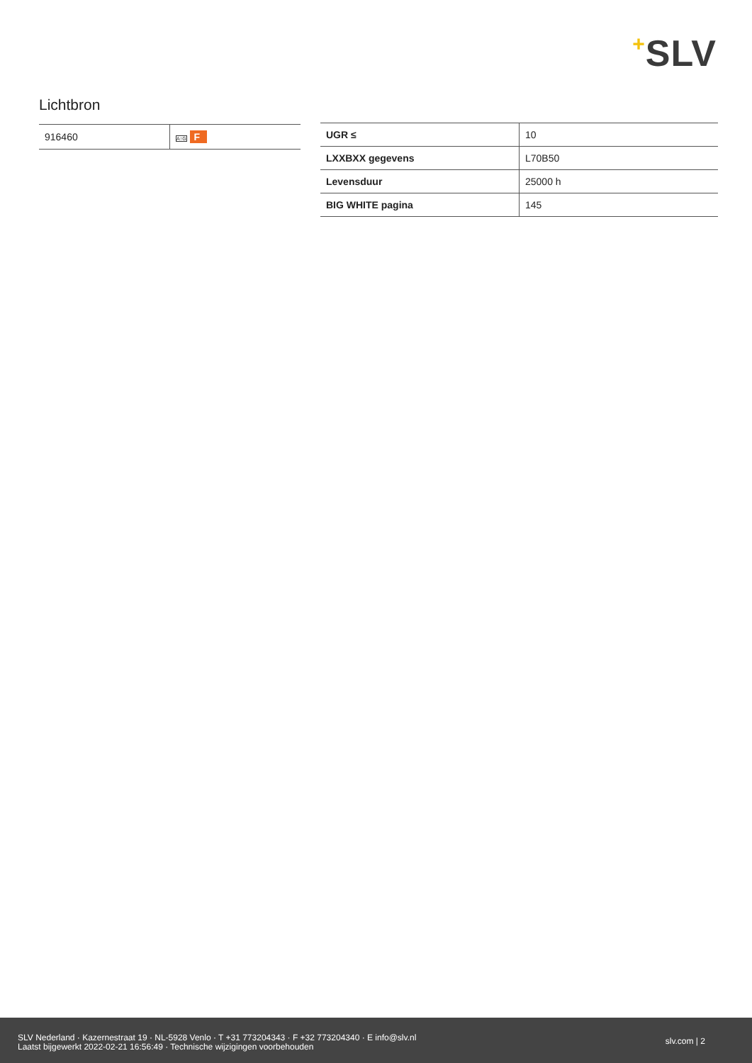+SLV
Lichtbron
| 916460 | A↑G F |
| UGR ≤ | 10 |
| LXXBXX gegevens | L70B50 |
| Levensduur | 25000 h |
| BIG WHITE pagina | 145 |
SLV Nederland · Kazernestraat 19 · NL-5928 Venlo · T +31 773204343 · F +32 773204340 · E info@slv.nl
Laatst bijgewerkt 2022-02-21 16:56:49 · Technische wijzigingen voorbehouden
slv.com | 2